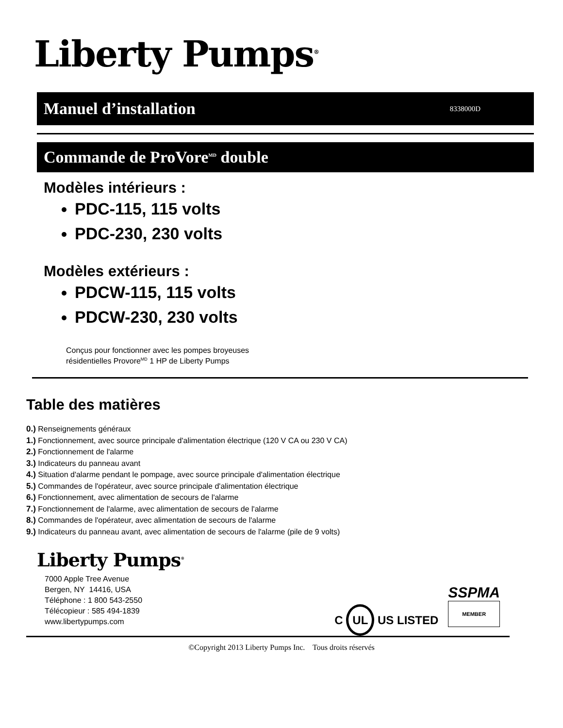Liberty Pumps<sup>®</sup>
Manuel d’installation 8338000D
Commande de ProVore<sup>MD</sup> double
Modèles intérieurs :
PDC-115, 115 volts
PDC-230, 230 volts
Modèles extérieurs :
PDCW-115, 115 volts
PDCW-230, 230 volts
Conçus pour fonctionner avec les pompes broyeuses
résidentielles Provore<sup>MD</sup> 1 HP de Liberty Pumps
Table des matières
0.) Renseignements généraux
1.) Fonctionnement, avec source principale d'alimentation électrique (120 V CA ou 230 V CA)
2.) Fonctionnement de l'alarme
3.) Indicateurs du panneau avant
4.) Situation d'alarme pendant le pompage, avec source principale d'alimentation électrique
5.) Commandes de l'opérateur, avec source principale d'alimentation électrique
6.) Fonctionnement, avec alimentation de secours de l'alarme
7.) Fonctionnement de l'alarme, avec alimentation de secours de l'alarme
8.) Commandes de l'opérateur, avec alimentation de secours de l'alarme
9.) Indicateurs du panneau avant, avec alimentation de secours de l'alarme (pile de 9 volts)
Liberty Pumps<sup>®</sup>
7000 Apple Tree Avenue
Bergen, NY 14416, USA
Téléphone : 1 800 543-2550
Télécopieur : 585 494-1839
www.libertypumps.com
C UL US LISTED
SSPMA
MEMBER
©Copyright 2013 Liberty Pumps Inc. Tous droits réservés